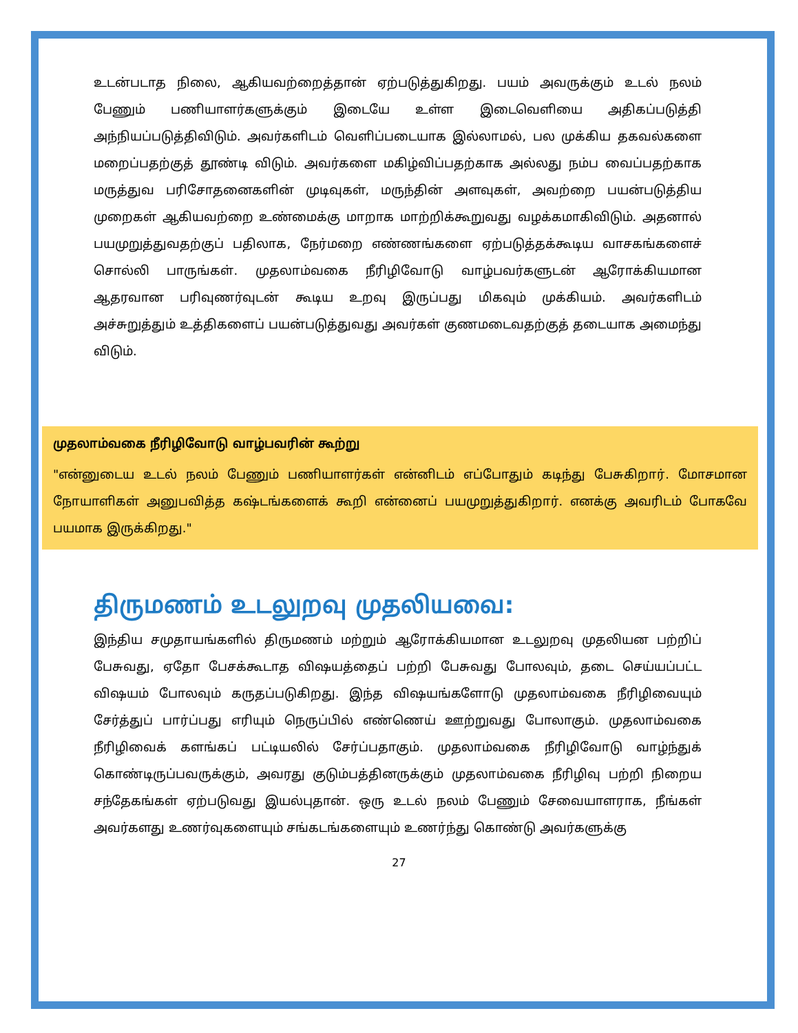உடன்படாத நிலை, ஆகியவற்றைத்தான் ஏற்படுத்துகிறது. பயம் அவருக்கும் உடல் நலம் பேணும் பணியாளர்களுக்கும் இடையே உள்ள இடைவெளியை அதிகப்படுத்தி அந்நியப்படுத்திவிடும். அவர்களிடம் வெளிப்படையாக இல்லாமல், பல முக்கிய தகவல்களை மறைப்பதற்குத் தூண்டி விடும். அவர்களை மகிழ்விப்பதற்காக அல்லது நம்ப வைப்பதற்காக மருத்துவ பரிசோதனைகளின் முடிவுகள், மருந்தின் அளவுகள், அவற்றை பயன்படுத்திய முறைகள் ஆகியவற்றை உண்மைக்கு மாறாக மாற்றிக்கூறுவது வழக்கமாகிவிடும். அதனால் பயமுறுத்துவதற்குப் பதிலாக, நேர்மறை எண்ணங்களை ஏற்படுத்தக்கூடிய வாசகங்களைச் சொல்லி பாருங்கள். முதலாம்வகை நீரிழிவோடு வாழ்பவர்களுடன் ஆரோக்கியமான ஆதரவான பரிவுணர்வுடன் கூடிய உறவு இருப்பது மிகவும் முக்கியம். அவர்களிடம் அச்சுறுத்தும் உத்திகளைப் பயன்படுத்துவது அவர்கள் குணமடைவதற்குத் தடையாக அமைந்து விடும்.
முதலாம்வகை நீரிழிவோடு வாழ்பவரின் கூற்று
"என்னுடைய உடல் நலம் பேணும் பணியாளர்கள் என்னிடம் எப்போதும் கடிந்து பேசுகிறார். மோசமான நோயாளிகள் அனுபவித்த கஷ்டங்களைக் கூறி என்னைப் பயமுறுத்துகிறார். எனக்கு அவரிடம் போகவே பயமாக இருக்கிறது."
திருமணம் உடலுறவு முதலியவை:
இந்திய சமுதாயங்களில் திருமணம் மற்றும் ஆரோக்கியமான உடலுறவு முதலியன பற்றிப் பேசுவது, ஏதோ பேசக்கூடாத விஷயத்தைப் பற்றி பேசுவது போலவும், தடை செய்யப்பட்ட விஷயம் போலவும் கருதப்படுகிறது. இந்த விஷயங்களோடு முதலாம்வகை நீரிழிவையும் சேர்த்துப் பார்ப்பது எரியும் நெருப்பில் எண்ணெய் ஊற்றுவது போலாகும். முதலாம்வகை நீரிழிவைக் களங்கப் பட்டியலில் சேர்ப்பதாகும். முதலாம்வகை நீரிழிவோடு வாழ்ந்துக் கொண்டிருப்பவருக்கும், அவரது குடும்பத்தினருக்கும் முதலாம்வகை நீரிழிவு பற்றி நிறைய சந்தேகங்கள் ஏற்படுவது இயல்புதான். ஒரு உடல் நலம் பேணும் சேவையாளராக, நீங்கள் அவர்களது உணர்வுகளையும் சங்கடங்களையும் உணர்ந்து கொண்டு அவர்களுக்கு
27